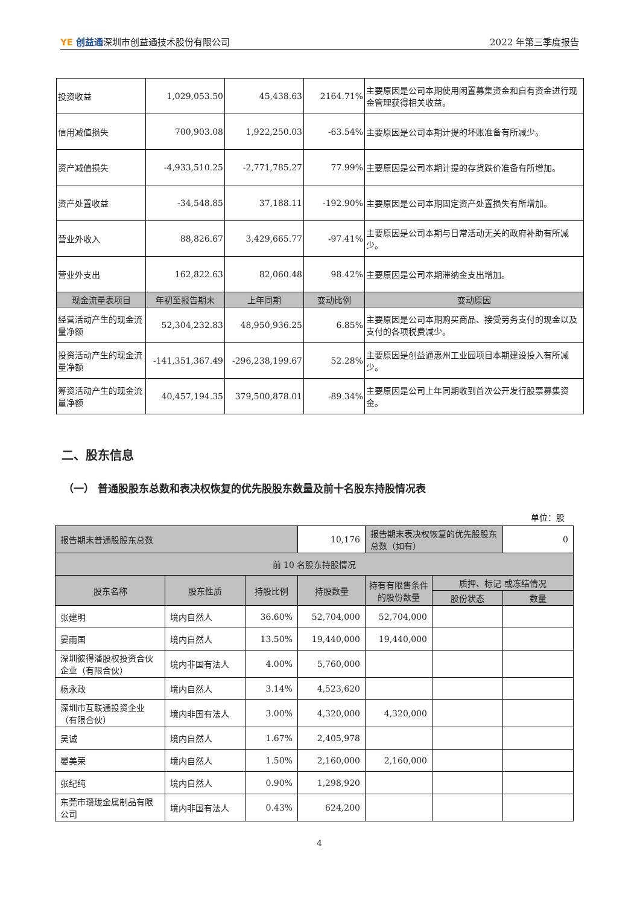YE 创益通深圳市创益通技术股份有限公司
2022 年第三季度报告
| 投资收益 | 1,029,053.50 | 45,438.63 | 2164.71% | 主要原因是公司本期使用闲置募集资金和自有资金进行现金管理获得相关收益。 |
| 信用减值损失 | 700,903.08 | 1,922,250.03 | -63.54% | 主要原因是公司本期计提的坏账准备有所减少。 |
| 资产减值损失 | -4,933,510.25 | -2,771,785.27 | 77.99% | 主要原因是公司本期计提的存货跌价准备有所增加。 |
| 资产处置收益 | -34,548.85 | 37,188.11 | -192.90% | 主要原因是公司本期固定资产处置损失有所增加。 |
| 营业外收入 | 88,826.67 | 3,429,665.77 | -97.41% | 主要原因是公司本期与日常活动无关的政府补助有所减少。 |
| 营业外支出 | 162,822.63 | 82,060.48 | 98.42% | 主要原因是公司本期滞纳金支出增加。 |
| 现金流量表项目 | 年初至报告期末 | 上年同期 | 变动比例 | 变动原因 |
| 经营活动产生的现金流量净额 | 52,304,232.83 | 48,950,936.25 | 6.85% | 主要原因是公司本期购买商品、接受劳务支付的现金以及支付的各项税费减少。 |
| 投资活动产生的现金流量净额 | -141,351,367.49 | -296,238,199.67 | 52.28% | 主要原因是创益通惠州工业园项目本期建设投入有所减少。 |
| 筹资活动产生的现金流量净额 | 40,457,194.35 | 379,500,878.01 | -89.34% | 主要原因是公司上年同期收到首次公开发行股票募集资金。 |
二、股东信息
（一） 普通股股东总数和表决权恢复的优先股股东数量及前十名股东持股情况表
单位：股
| 报告期末普通股股东总数 | | | 10,176 | 报告期末表决权恢复的优先股股东总数（如有） | | 0 |
| 前 10 名股东持股情况 | | | | | | |
| 股东名称 | 股东性质 | 持股比例 | 持股数量 | 持有有限售条件的股份数量 | 质押、标记 或冻结情况 | |
| | | | | | 股份状态 | 数量 |
| 张建明 | 境内自然人 | 36.60% | 52,704,000 | 52,704,000 | | |
| 晏雨国 | 境内自然人 | 13.50% | 19,440,000 | 19,440,000 | | |
| 深圳彼得潘股权投资合伙企业（有限合伙） | 境内非国有法人 | 4.00% | 5,760,000 | | | |
| 杨永政 | 境内自然人 | 3.14% | 4,523,620 | | | |
| 深圳市互联通投资企业（有限合伙） | 境内非国有法人 | 3.00% | 4,320,000 | 4,320,000 | | |
| 吴诚 | 境内自然人 | 1.67% | 2,405,978 | | | |
| 晏美荣 | 境内自然人 | 1.50% | 2,160,000 | 2,160,000 | | |
| 张纪纯 | 境内自然人 | 0.90% | 1,298,920 | | | |
| 东莞市瓒珑金属制品有限公司 | 境内非国有法人 | 0.43% | 624,200 | | | |
4